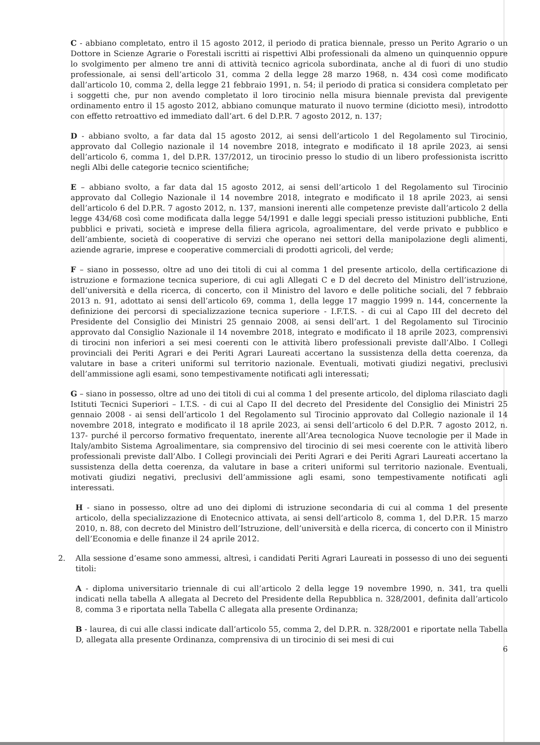C - abbiano completato, entro il 15 agosto 2012, il periodo di pratica biennale, presso un Perito Agrario o un Dottore in Scienze Agrarie o Forestali iscritti ai rispettivi Albi professionali da almeno un quinquennio oppure lo svolgimento per almeno tre anni di attività tecnico agricola subordinata, anche al di fuori di uno studio professionale, ai sensi dell’articolo 31, comma 2 della legge 28 marzo 1968, n. 434 così come modificato dall’articolo 10, comma 2, della legge 21 febbraio 1991, n. 54; il periodo di pratica si considera completato per i soggetti che, pur non avendo completato il loro tirocinio nella misura biennale prevista dal previgente ordinamento entro il 15 agosto 2012, abbiano comunque maturato il nuovo termine (diciotto mesi), introdotto con effetto retroattivo ed immediato dall’art. 6 del D.P.R. 7 agosto 2012, n. 137;
D - abbiano svolto, a far data dal 15 agosto 2012, ai sensi dell’articolo 1 del Regolamento sul Tirocinio, approvato dal Collegio nazionale il 14 novembre 2018, integrato e modificato il 18 aprile 2023, ai sensi dell’articolo 6, comma 1, del D.P.R. 137/2012, un tirocinio presso lo studio di un libero professionista iscritto negli Albi delle categorie tecnico scientifiche;
E – abbiano svolto, a far data dal 15 agosto 2012, ai sensi dell’articolo 1 del Regolamento sul Tirocinio approvato dal Collegio Nazionale il 14 novembre 2018, integrato e modificato il 18 aprile 2023, ai sensi dell’articolo 6 del D.P.R. 7 agosto 2012, n. 137, mansioni inerenti alle competenze previste dall’articolo 2 della legge 434/68 così come modificata dalla legge 54/1991 e dalle leggi speciali presso istituzioni pubbliche, Enti pubblici e privati, società e imprese della filiera agricola, agroalimentare, del verde privato e pubblico e dell’ambiente, società di cooperative di servizi che operano nei settori della manipolazione degli alimenti, aziende agrarie, imprese e cooperative commerciali di prodotti agricoli, del verde;
F – siano in possesso, oltre ad uno dei titoli di cui al comma 1 del presente articolo, della certificazione di istruzione e formazione tecnica superiore, di cui agli Allegati C e D del decreto del Ministro dell’istruzione, dell’università e della ricerca, di concerto, con il Ministro del lavoro e delle politiche sociali, del 7 febbraio 2013 n. 91, adottato ai sensi dell’articolo 69, comma 1, della legge 17 maggio 1999 n. 144, concernente la definizione dei percorsi di specializzazione tecnica superiore - I.F.T.S. - di cui al Capo III del decreto del Presidente del Consiglio dei Ministri 25 gennaio 2008, ai sensi dell’art. 1 del Regolamento sul Tirocinio approvato dal Consiglio Nazionale il 14 novembre 2018, integrato e modificato il 18 aprile 2023, comprensivi di tirocini non inferiori a sei mesi coerenti con le attività libero professionali previste dall’Albo. I Collegi provinciali dei Periti Agrari e dei Periti Agrari Laureati accertano la sussistenza della detta coerenza, da valutare in base a criteri uniformi sul territorio nazionale. Eventuali, motivati giudizi negativi, preclusivi dell’ammissione agli esami, sono tempestivamente notificati agli interessati;
G – siano in possesso, oltre ad uno dei titoli di cui al comma 1 del presente articolo, del diploma rilasciato dagli Istituti Tecnici Superiori – I.T.S. - di cui al Capo II del decreto del Presidente del Consiglio dei Ministri 25 gennaio 2008 - ai sensi dell’articolo 1 del Regolamento sul Tirocinio approvato dal Collegio nazionale il 14 novembre 2018, integrato e modificato il 18 aprile 2023, ai sensi dell’articolo 6 del D.P.R. 7 agosto 2012, n. 137- purché il percorso formativo frequentato, inerente all’Area tecnologica Nuove tecnologie per il Made in Italy/ambito Sistema Agroalimentare, sia comprensivo del tirocinio di sei mesi coerente con le attività libero professionali previste dall’Albo. I Collegi provinciali dei Periti Agrari e dei Periti Agrari Laureati accertano la sussistenza della detta coerenza, da valutare in base a criteri uniformi sul territorio nazionale. Eventuali, motivati giudizi negativi, preclusivi dell’ammissione agli esami, sono tempestivamente notificati agli interessati.
H - siano in possesso, oltre ad uno dei diplomi di istruzione secondaria di cui al comma 1 del presente articolo, della specializzazione di Enotecnico attivata, ai sensi dell’articolo 8, comma 1, del D.P.R. 15 marzo 2010, n. 88, con decreto del Ministro dell’Istruzione, dell’università e della ricerca, di concerto con il Ministro dell’Economia e delle finanze il 24 aprile 2012.
2. Alla sessione d’esame sono ammessi, altresì, i candidati Periti Agrari Laureati in possesso di uno dei seguenti titoli:
A - diploma universitario triennale di cui all’articolo 2 della legge 19 novembre 1990, n. 341, tra quelli indicati nella tabella A allegata al Decreto del Presidente della Repubblica n. 328/2001, definita dall’articolo 8, comma 3 e riportata nella Tabella C allegata alla presente Ordinanza;
B - laurea, di cui alle classi indicate dall’articolo 55, comma 2, del D.P.R. n. 328/2001 e riportate nella Tabella D, allegata alla presente Ordinanza, comprensiva di un tirocinio di sei mesi di cui
6